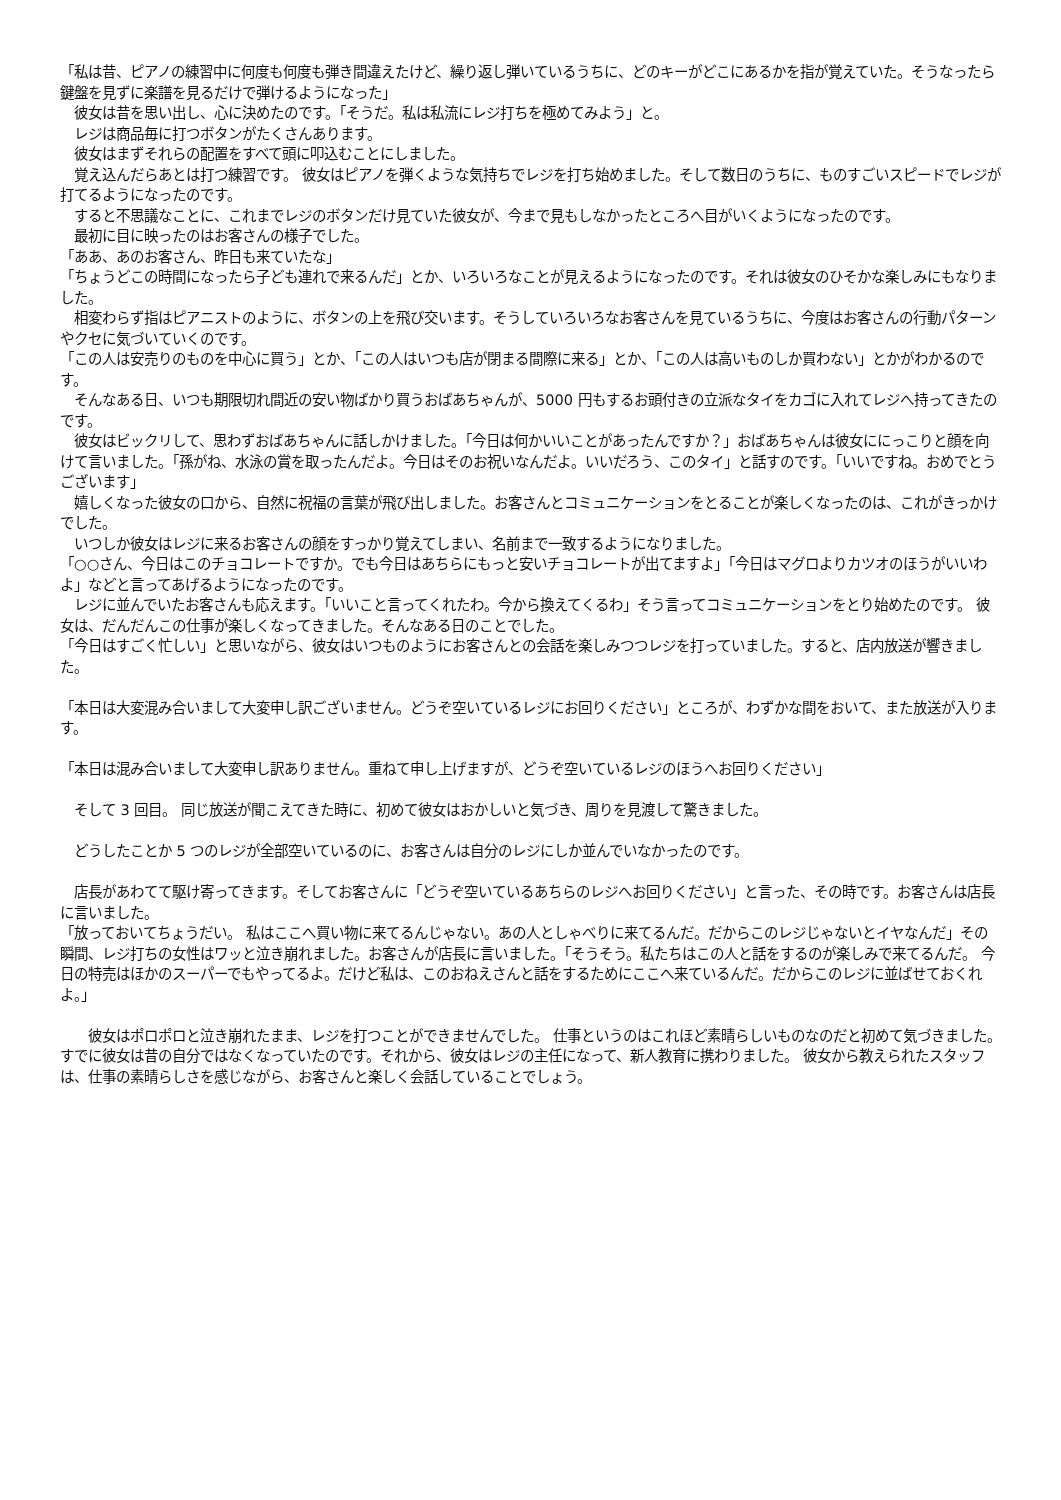「私は昔、ピアノの練習中に何度も何度も弾き間違えたけど、繰り返し弾いているうちに、どのキーがどこにあるかを指が覚えていた。そうなったら鍵盤を見ずに楽譜を見るだけで弾けるようになった」
　彼女は昔を思い出し、心に決めたのです。「そうだ。私は私流にレジ打ちを極めてみよう」と。
　レジは商品毎に打つボタンがたくさんあります。
　彼女はまずそれらの配置をすべて頭に叩込むことにしました。
　覚え込んだらあとは打つ練習です。 彼女はピアノを弾くような気持ちでレジを打ち始めました。そして数日のうちに、ものすごいスピードでレジが打てるようになったのです。
　すると不思議なことに、これまでレジのボタンだけ見ていた彼女が、今まで見もしなかったところへ目がいくようになったのです。
　最初に目に映ったのはお客さんの様子でした。
「ああ、あのお客さん、昨日も来ていたな」
「ちょうどこの時間になったら子ども連れで来るんだ」とか、いろいろなことが見えるようになったのです。それは彼女のひそかな楽しみにもなりました。
　相変わらず指はピアニストのように、ボタンの上を飛び交います。そうしていろいろなお客さんを見ているうちに、今度はお客さんの行動パターンやクセに気づいていくのです。
「この人は安売りのものを中心に買う」とか、「この人はいつも店が閉まる間際に来る」とか、「この人は高いものしか買わない」とかがわかるのです。
　そんなある日、いつも期限切れ間近の安い物ばかり買うおばあちゃんが、5000 円もするお頭付きの立派なタイをカゴに入れてレジへ持ってきたのです。
　彼女はビックリして、思わずおばあちゃんに話しかけました。「今日は何かいいことがあったんですか？」おばあちゃんは彼女ににっこりと顔を向けて言いました。「孫がね、水泳の賞を取ったんだよ。今日はそのお祝いなんだよ。いいだろう、このタイ」と話すのです。「いいですね。おめでとうございます」
　嬉しくなった彼女の口から、自然に祝福の言葉が飛び出しました。お客さんとコミュニケーションをとることが楽しくなったのは、これがきっかけでした。
　いつしか彼女はレジに来るお客さんの顔をすっかり覚えてしまい、名前まで一致するようになりました。
「○○さん、今日はこのチョコレートですか。でも今日はあちらにもっと安いチョコレートが出てますよ」「今日はマグロよりカツオのほうがいいわよ」などと言ってあげるようになったのです。
　レジに並んでいたお客さんも応えます。「いいこと言ってくれたわ。今から換えてくるわ」そう言ってコミュニケーションをとり始めたのです。 彼女は、だんだんこの仕事が楽しくなってきました。そんなある日のことでした。
「今日はすごく忙しい」と思いながら、彼女はいつものようにお客さんとの会話を楽しみつつレジを打っていました。すると、店内放送が響きました。
「本日は大変混み合いまして大変申し訳ございません。どうぞ空いているレジにお回りください」ところが、わずかな間をおいて、また放送が入ります。
「本日は混み合いまして大変申し訳ありません。重ねて申し上げますが、どうぞ空いているレジのほうへお回りください」
　そして 3 回目。 同じ放送が聞こえてきた時に、初めて彼女はおかしいと気づき、周りを見渡して驚きました。
　どうしたことか 5 つのレジが全部空いているのに、お客さんは自分のレジにしか並んでいなかったのです。
　店長があわてて駆け寄ってきます。そしてお客さんに「どうぞ空いているあちらのレジへお回りください」と言った、その時です。お客さんは店長に言いました。
「放っておいてちょうだい。 私はここへ買い物に来てるんじゃない。あの人としゃべりに来てるんだ。だからこのレジじゃないとイヤなんだ」その瞬間、レジ打ちの女性はワッと泣き崩れました。お客さんが店長に言いました。「そうそう。私たちはこの人と話をするのが楽しみで来てるんだ。 今日の特売はほかのスーパーでもやってるよ。だけど私は、このおねえさんと話をするためにここへ来ているんだ。だからこのレジに並ばせておくれよ。」
　　彼女はポロポロと泣き崩れたまま、レジを打つことができませんでした。 仕事というのはこれほど素晴らしいものなのだと初めて気づきました。すでに彼女は昔の自分ではなくなっていたのです。それから、彼女はレジの主任になって、新人教育に携わりました。 彼女から教えられたスタッフは、仕事の素晴らしさを感じながら、お客さんと楽しく会話していることでしょう。